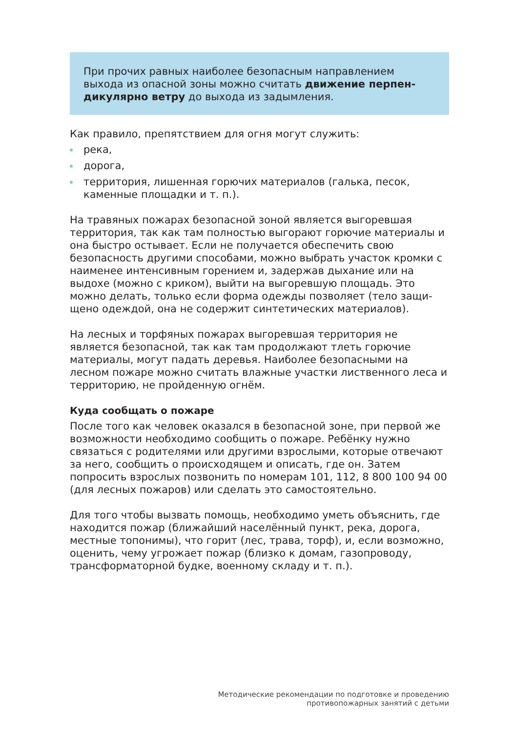При прочих равных наиболее безопасным направлением выхода из опасной зоны можно считать движение перпен­дикулярно ветру до выхода из задымления.
Как правило, препятствием для огня могут служить:
река,
дорога,
территория, лишенная горючих материалов (галька, песок, каменные площадки и т. п.).
На травяных пожарах безопасной зоной является выгоревшая территория, так как там полностью выгорают горючие материа­лы и она быстро остывает. Если не получается обеспечить свою безопасность другими способами, можно выбрать участок кром­ки с наименее интенсивным горением и, задержав дыхание или на выдохе (можно с криком), выйти на выгоревшую площадь. Это можно делать, только если форма одежды позволяет (тело защи­щено одеждой, она не содержит синтетических материалов).
На лесных и торфяных пожарах выгоревшая территория не является безопасной, так как там продолжают тлеть горючие материалы, могут падать деревья. Наиболее безопасными на лесном пожаре можно считать влажные участки лиственно­го леса и территорию, не пройденную огнём.
Куда сообщать о пожаре
После того как человек оказался в безопасной зоне, при первой же возможности необходимо сообщить о пожаре. Ребёнку нужно связаться с родителями или другими взрослыми, которые отве­чают за него, сообщить о происходящем и описать, где он. Затем попросить взрослых позвонить по номерам 101, 112, 8 800 100 94 00 (для лесных пожаров) или сделать это самостоятельно.
Для того чтобы вызвать помощь, необходимо уметь объяснить, где находится пожар (ближайший населённый пункт, река, дорога, местные топонимы), что горит (лес, трава, торф), и, если возможно, оценить, чему угрожает пожар (близко к домам, газо­проводу, трансформаторной будке, военному складу и т. п.).
Методические рекомендации по подготовке и проведению
противопожарных занятий с детьми